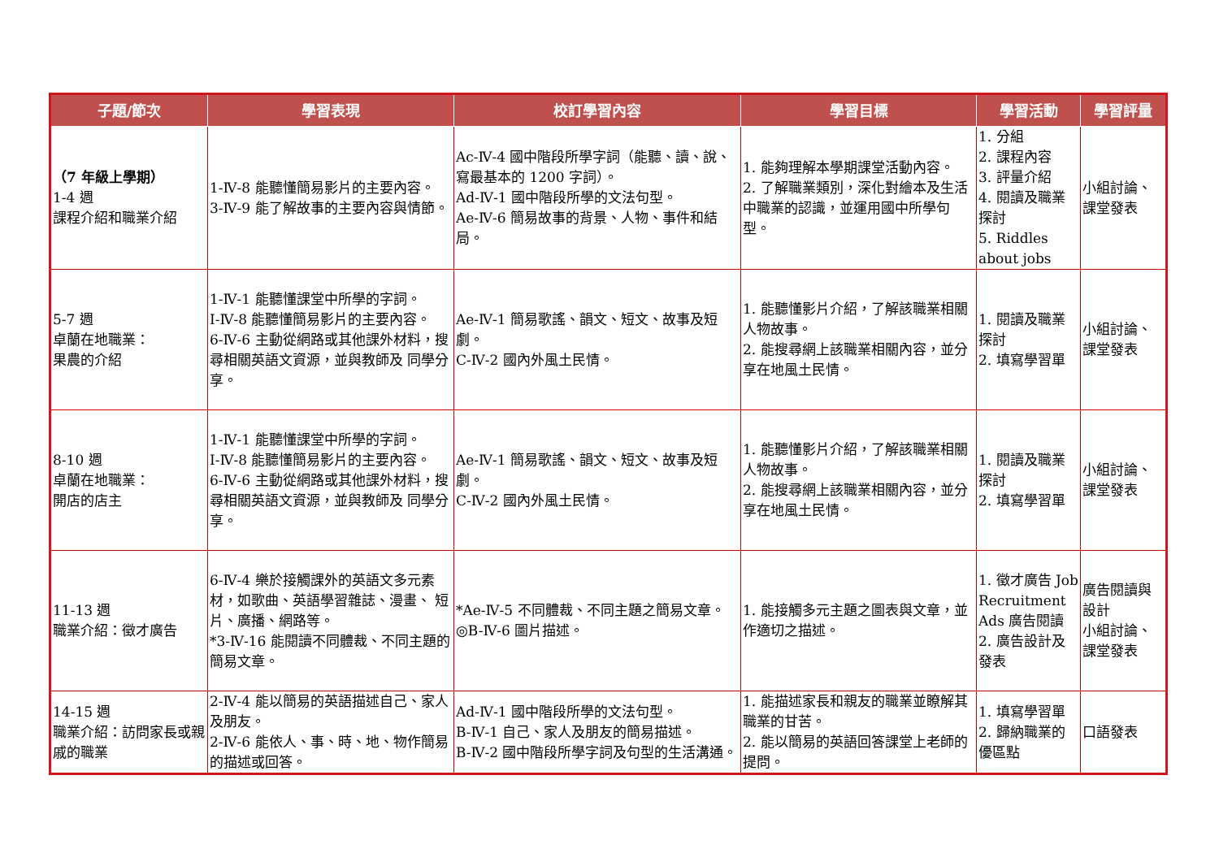| 子題/節次 | 學習表現 | 校訂學習內容 | 學習目標 | 學習活動 | 學習評量 |
| --- | --- | --- | --- | --- | --- |
| （7 年級上學期） 1-4 週 課程介紹和職業介紹 | 1-Ⅳ-8 能聽懂簡易影片的主要內容。 3-Ⅳ-9 能了解故事的主要內容與情節。 | Ac-Ⅳ-4 國中階段所學字詞（能聽、讀、說、寫最基本的 1200 字詞）。 Ad-Ⅳ-1 國中階段所學的文法句型。 Ae-Ⅳ-6 簡易故事的背景、人物、事件和結局。 | 1. 能夠理解本學期課堂活動內容。 2. 了解職業類別，深化對繪本及生活中職業的認識，並運用國中所學句型。 | 1. 分組 2. 課程內容 3. 評量介紹 4. 閱讀及職業探討 5. Riddles about jobs | 小組討論、課堂發表 |
| 5-7 週 卓蘭在地職業： 果農的介紹 | 1-Ⅳ-1 能聽懂課堂中所學的字詞。 I-Ⅳ-8 能聽懂簡易影片的主要內容。 6-Ⅳ-6 主動從網路或其他課外材料，搜尋相關英語文資源，並與教師及 同學分享。 | Ae-Ⅳ-1 簡易歌謠、韻文、短文、故事及短劇。 C-Ⅳ-2 國內外風土民情。 | 1. 能聽懂影片介紹，了解該職業相關人物故事。 2. 能搜尋網上該職業相關內容，並分享在地風土民情。 | 1. 閱讀及職業探討 2. 填寫學習單 | 小組討論、課堂發表 |
| 8-10 週 卓蘭在地職業： 開店的店主 | 1-Ⅳ-1 能聽懂課堂中所學的字詞。 I-Ⅳ-8 能聽懂簡易影片的主要內容。 6-Ⅳ-6 主動從網路或其他課外材料，搜尋相關英語文資源，並與教師及 同學分享。 | Ae-Ⅳ-1 簡易歌謠、韻文、短文、故事及短劇。 C-Ⅳ-2 國內外風土民情。 | 1. 能聽懂影片介紹，了解該職業相關人物故事。 2. 能搜尋網上該職業相關內容，並分享在地風土民情。 | 1. 閱讀及職業探討 2. 填寫學習單 | 小組討論、課堂發表 |
| 11-13 週 職業介紹：徵才廣告 | 6-Ⅳ-4 樂於接觸課外的英語文多元素材，如歌曲、英語學習雜誌、漫畫、 短片、廣播、網路等。 *3-Ⅳ-16 能閱讀不同體裁、不同主題的簡易文章。 | *Ae-Ⅳ-5 不同體裁、不同主題之簡易文章。 ◎B-Ⅳ-6 圖片描述。 | 1. 能接觸多元主題之圖表與文章，並作適切之描述。 | 1. 徵才廣告 Job Recruitment Ads 廣告閱讀 2. 廣告設計及發表 | 廣告閱讀與設計 小組討論、課堂發表 |
| 14-15 週 職業介紹：訪問家長或親戚的職業 | 2-Ⅳ-4 能以簡易的英語描述自己、家人及朋友。 2-Ⅳ-6 能依人、事、時、地、物作簡易的描述或回答。 | Ad-Ⅳ-1 國中階段所學的文法句型。 B-Ⅳ-1 自己、家人及朋友的簡易描述。 B-Ⅳ-2 國中階段所學字詞及句型的生活溝通。 | 1. 能描述家長和親友的職業並瞭解其職業的甘苦。 2. 能以簡易的英語回答課堂上老師的提問。 | 1. 填寫學習單 2. 歸納職業的優區點 | 口語發表 |